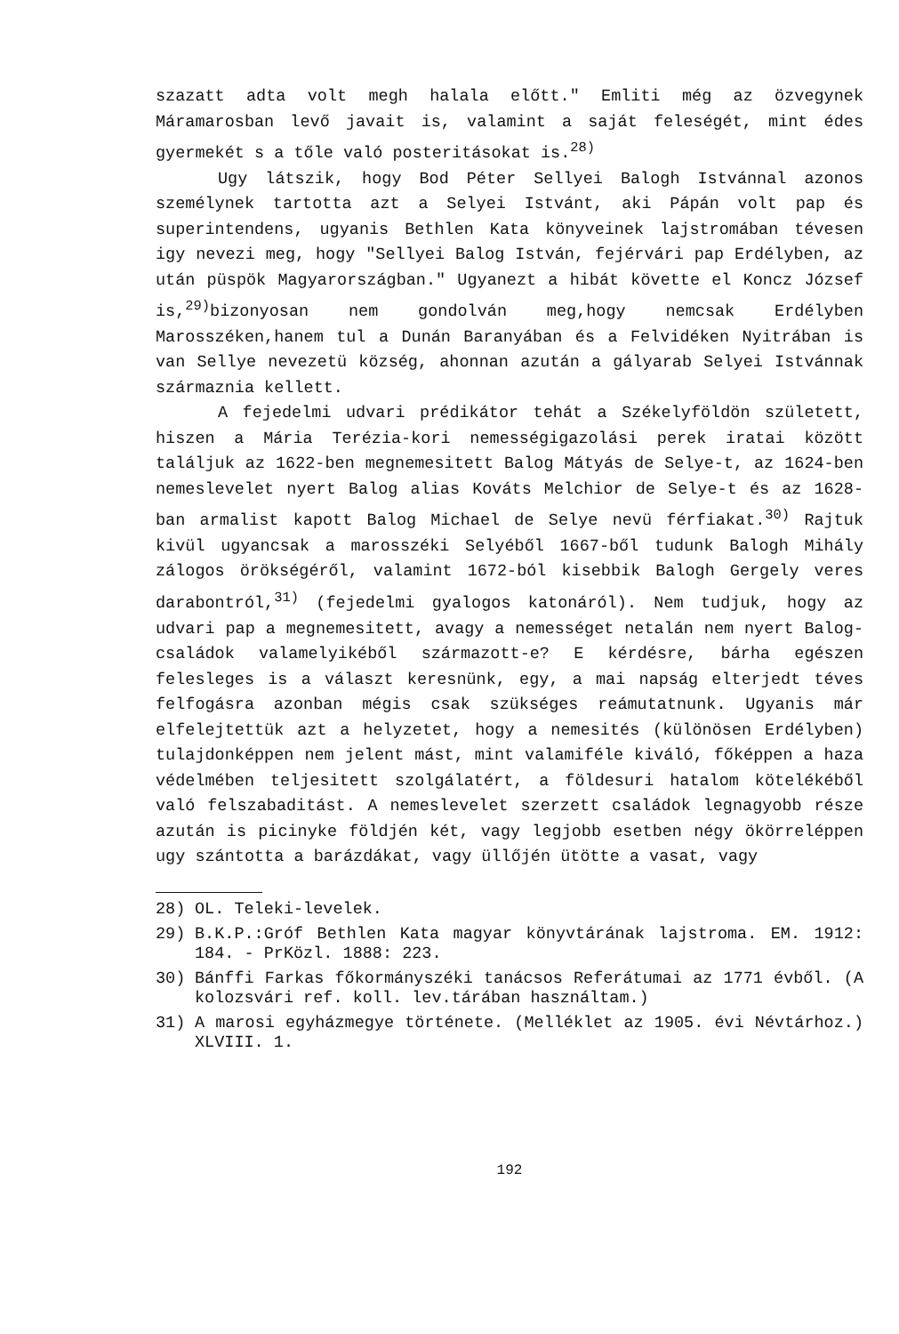szazatt adta volt megh halala előtt." Emliti még az özvegynek Máramarosban levő javait is, valamint a saját feleségét, mint édes gyermekét s a tőle való posteritásokat is.<sup>28)</sup>
Ugy látszik, hogy Bod Péter Sellyei Balogh Istvánnal azonos személynek tartotta azt a Selyei Istvánt, aki Pápán volt pap és superintendens, ugyanis Bethlen Kata könyveinek lajstromában tévesen igy nevezi meg, hogy "Sellyei Balog István, fejérvári pap Erdélyben, az után püspök Magyarországban." Ugyanezt a hibát követte el Koncz József is,<sup>29)</sup>bizonyosan nem gondolván meg,hogy nemcsak Erdélyben Marosszéken,hanem tul a Dunán Baranyában és a Felvidéken Nyitrában is van Sellye nevezetü község, ahonnan azután a gályarab Selyei Istvánnak származnia kellett.
A fejedelmi udvari prédikátor tehát a Székelyföldön született, hiszen a Mária Terézia-kori nemességigazolási perek iratai között találjuk az 1622-ben megnemesitett Balog Mátyás de Selye-t, az 1624-ben nemeslevelet nyert Balog alias Kováts Melchior de Selye-t és az 1628-ban armalist kapott Balog Michael de Selye nevü férfiakat.<sup>30)</sup> Rajtuk kivül ugyancsak a marosszéki Selyéből 1667-ből tudunk Balogh Mihály zálogos örökségéről, valamint 1672-ból kisebbik Balogh Gergely veres darabontról,<sup>31)</sup> (fejedelmi gyalogos katonáról). Nem tudjuk, hogy az udvari pap a megnemesitett, avagy a nemességet netalán nem nyert Balog-családok valamelyikéből származott-e? E kérdésre, bárha egészen felesleges is a választ keresnünk, egy, a mai napság elterjedt téves felfogásra azonban mégis csak szükséges reámutatnunk. Ugyanis már elfelejtettük azt a helyzetet, hogy a nemesités (különösen Erdélyben) tulajdonképpen nem jelent mást, mint valamiféle kiváló, főképpen a haza védelmében teljesitett szolgálatért, a földesuri hatalom kötelékéből való felszabaditást. A nemeslevelet szerzett családok legnagyobb része azután is picinyke földjén két, vagy legjobb esetben négy ökörreléppen ugy szántotta a barázdákat, vagy üllőjén ütötte a vasat, vagy
28) OL. Teleki-levelek.
29) B.K.P.:Gróf Bethlen Kata magyar könyvtárának lajstroma. EM. 1912: 184. - PrKözl. 1888: 223.
30) Bánffi Farkas főkormányszéki tanácsos Referátumai az 1771 évből. (A kolozsvári ref. koll. lev.tárában használtam.)
31) A marosi egyházmegye története. (Melléklet az 1905. évi Névtárhoz.) XLVIII. 1.
192